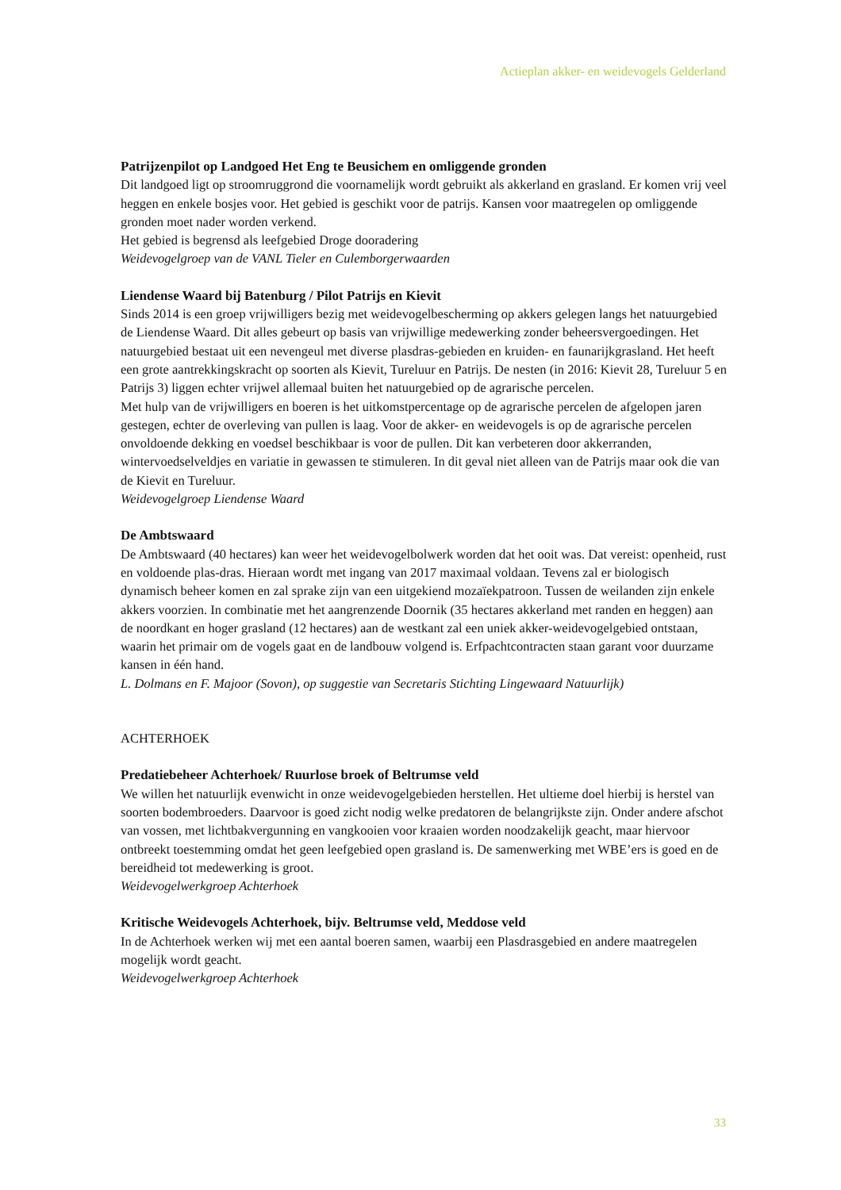Actieplan akker- en weidevogels Gelderland
Patrijzenpilot op Landgoed Het Eng te Beusichem en omliggende gronden
Dit landgoed ligt op stroomruggrond die voornamelijk wordt gebruikt als akkerland en grasland. Er komen vrij veel heggen en enkele bosjes voor. Het gebied is geschikt voor de patrijs. Kansen voor maatregelen op omliggende gronden moet nader worden verkend.
Het gebied is begrensd als leefgebied Droge dooradering
Weidevogelgroep van de VANL Tieler en Culemborgerwaarden
Liendense Waard bij Batenburg / Pilot Patrijs en Kievit
Sinds 2014 is een groep vrijwilligers bezig met weidevogelbescherming op akkers gelegen langs het natuurgebied de Liendense Waard. Dit alles gebeurt op basis van vrijwillige medewerking zonder beheersvergoedingen. Het natuurgebied bestaat uit een nevengeul met diverse plasdras-gebieden en kruiden- en faunarijkgrasland. Het heeft een grote aantrekkingskracht op soorten als Kievit, Tureluur en Patrijs. De nesten (in 2016: Kievit 28, Tureluur 5 en Patrijs 3) liggen echter vrijwel allemaal buiten het natuurgebied op de agrarische percelen.
Met hulp van de vrijwilligers en boeren is het uitkomstpercentage op de agrarische percelen de afgelopen jaren gestegen, echter de overleving van pullen is laag. Voor de akker- en weidevogels is op de agrarische percelen onvoldoende dekking en voedsel beschikbaar is voor de pullen. Dit kan verbeteren door akkerranden, wintervoedselveldjes en variatie in gewassen te stimuleren. In dit geval niet alleen van de Patrijs maar ook die van de Kievit en Tureluur.
Weidevogelgroep Liendense Waard
De Ambtswaard
De Ambtswaard (40 hectares) kan weer het weidevogelbolwerk worden dat het ooit was. Dat vereist: openheid, rust en voldoende plas-dras. Hieraan wordt met ingang van 2017 maximaal voldaan. Tevens zal er biologisch dynamisch beheer komen en zal sprake zijn van een uitgekiend mozaïekpatroon. Tussen de weilanden zijn enkele akkers voorzien. In combinatie met het aangrenzende Doornik (35 hectares akkerland met randen en heggen) aan de noordkant en hoger grasland (12 hectares) aan de westkant zal een uniek akker-weidevogelgebied ontstaan, waarin het primair om de vogels gaat en de landbouw volgend is. Erfpachtcontracten staan garant voor duurzame kansen in één hand.
L. Dolmans en F. Majoor (Sovon), op suggestie van Secretaris Stichting Lingewaard Natuurlijk)
ACHTERHOEK
Predatiebeheer Achterhoek/ Ruurlose broek of Beltrumse veld
We willen het natuurlijk evenwicht in onze weidevogelgebieden herstellen. Het ultieme doel hierbij is herstel van soorten bodembroeders. Daarvoor is goed zicht nodig welke predatoren de belangrijkste zijn. Onder andere afschot van vossen, met lichtbakvergunning en vangkooien voor kraaien worden noodzakelijk geacht, maar hiervoor ontbreekt toestemming omdat het geen leefgebied open grasland is. De samenwerking met WBE’ers is goed en de bereidheid tot medewerking is groot.
Weidevogelwerkgroep Achterhoek
Kritische Weidevogels Achterhoek, bijv. Beltrumse veld, Meddose veld
In de Achterhoek werken wij met een aantal boeren samen, waarbij een Plasdrasgebied en andere maatregelen mogelijk wordt geacht.
Weidevogelwerkgroep Achterhoek
33